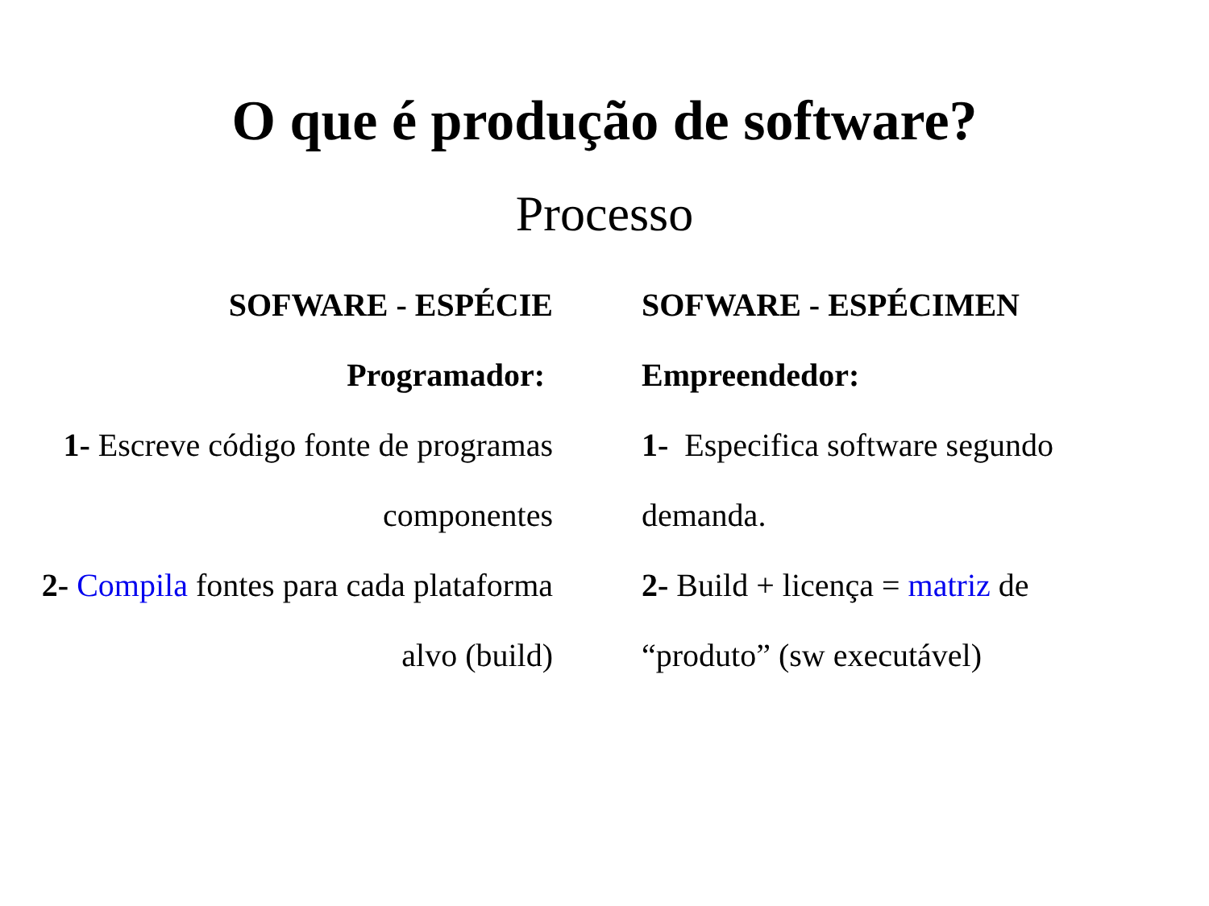O que é produção de software?
Processo
SOFWARE - ESPÉCIE
Programador:
1- Escreve código fonte de programas componentes
2- Compila fontes para cada plataforma alvo (build)
SOFWARE - ESPÉCIMEN
Empreendedor:
1- Especifica software segundo demanda.
2- Build + licença = matriz de “produto” (sw executável)